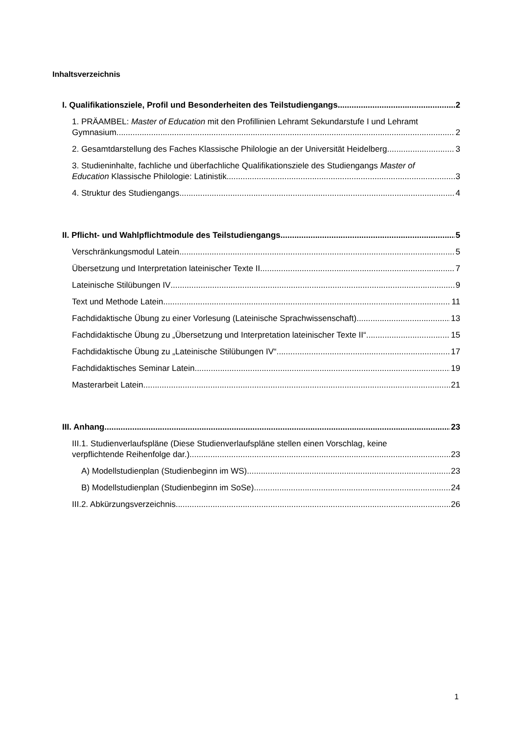Inhaltsverzeichnis
I. Qualifikationsziele, Profil und Besonderheiten des Teilstudiengangs 2
1. PRÄAMBEL: Master of Education mit den Profillinien Lehramt Sekundarstufe I und Lehramt
Gymnasium 2
2. Gesamtdarstellung des Faches Klassische Philologie an der Universität Heidelberg 3
3. Studieninhalte, fachliche und überfachliche Qualifikationsziele des Studiengangs Master of
Education Klassische Philologie: Latinistik 3
4. Struktur des Studiengangs 4
II. Pflicht- und Wahlpflichtmodule des Teilstudiengangs 5
Verschränkungsmodul Latein 5
Übersetzung und Interpretation lateinischer Texte II 7
Lateinische Stilübungen IV 9
Text und Methode Latein 11
Fachdidaktische Übung zu einer Vorlesung (Lateinische Sprachwissenschaft) 13
Fachdidaktische Übung zu „Übersetzung und Interpretation lateinischer Texte II“ 15
Fachdidaktische Übung zu „Lateinische Stilübungen IV“ 17
Fachdidaktisches Seminar Latein 19
Masterarbeit Latein 21
III. Anhang 23
III.1. Studienverlaufspläne (Diese Studienverlaufspläne stellen einen Vorschlag, keine
verpflichtende Reihenfolge dar.) 23
A) Modellstudienplan (Studienbeginn im WS) 23
B) Modellstudienplan (Studienbeginn im SoSe) 24
III.2. Abkürzungsverzeichnis 26
1